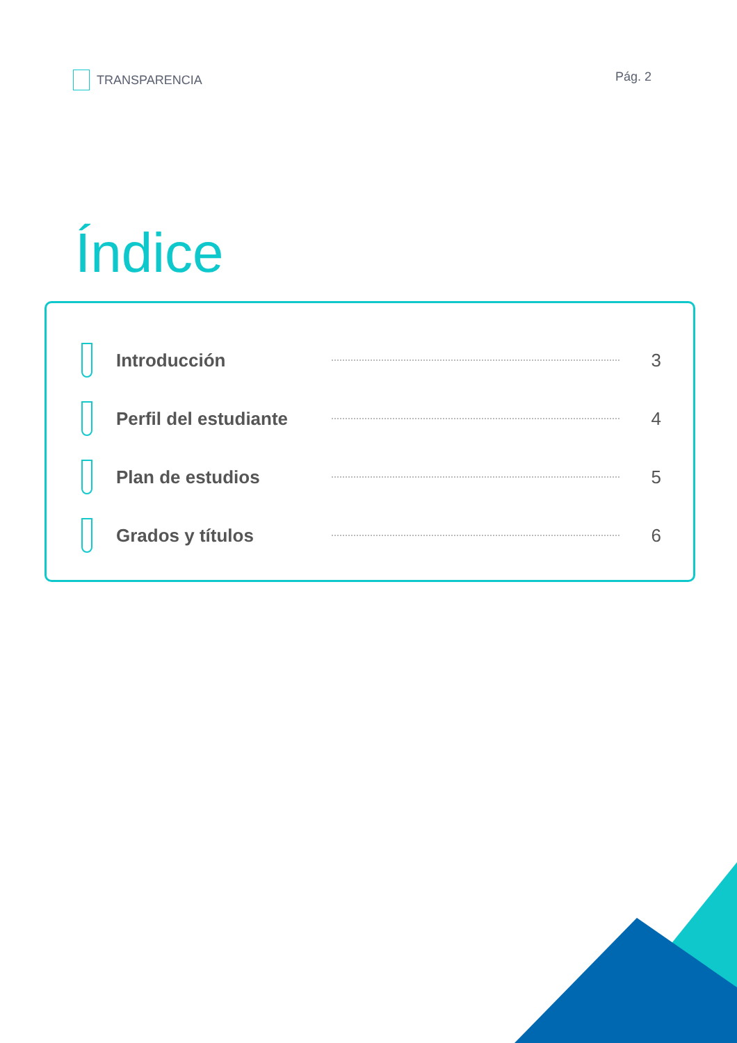TRANSPARENCIA Pág. 2
Índice
Introducción 3
Perfil del estudiante
4
Plan de estudios 5
Grados y títulos 6